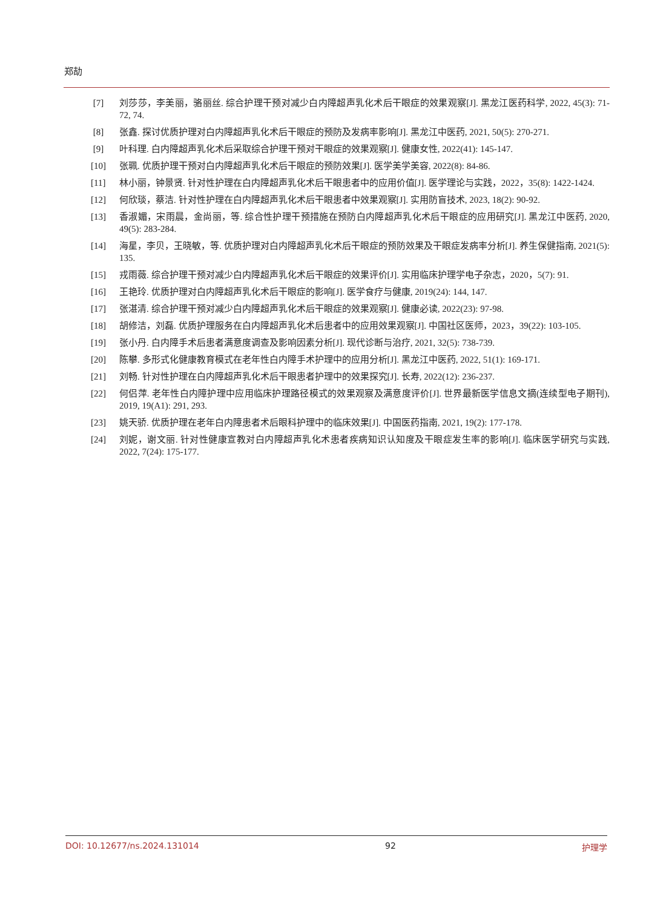郑劼
[7] 刘莎莎，李美丽，骆丽丝. 综合护理干预对减少白内障超声乳化术后干眼症的效果观察[J]. 黑龙江医药科学, 2022, 45(3): 71-72, 74.
[8] 张鑫. 探讨优质护理对白内障超声乳化术后干眼症的预防及发病率影响[J]. 黑龙江中医药, 2021, 50(5): 270-271.
[9] 叶科理. 白内障超声乳化术后采取综合护理干预对干眼症的效果观察[J]. 健康女性, 2022(41): 145-147.
[10] 张珮. 优质护理干预对白内障超声乳化术后干眼症的预防效果[J]. 医学美学美容, 2022(8): 84-86.
[11] 林小丽，钟景贤. 针对性护理在白内障超声乳化术后干眼患者中的应用价值[J]. 医学理论与实践，2022，35(8): 1422-1424.
[12] 何欣琰，蔡洁. 针对性护理在白内障超声乳化术后干眼患者中效果观察[J]. 实用防盲技术, 2023, 18(2): 90-92.
[13] 香淑媚，宋雨晨，金尚丽，等. 综合性护理干预措施在预防白内障超声乳化术后干眼症的应用研究[J]. 黑龙江中医药, 2020, 49(5): 283-284.
[14] 海星，李贝，王晓敏，等. 优质护理对白内障超声乳化术后干眼症的预防效果及干眼症发病率分析[J]. 养生保健指南, 2021(5): 135.
[15] 戎雨薇. 综合护理干预对减少白内障超声乳化术后干眼症的效果评价[J]. 实用临床护理学电子杂志，2020，5(7): 91.
[16] 王艳玲. 优质护理对白内障超声乳化术后干眼症的影响[J]. 医学食疗与健康, 2019(24): 144, 147.
[17] 张湛清. 综合护理干预对减少白内障超声乳化术后干眼症的效果观察[J]. 健康必读, 2022(23): 97-98.
[18] 胡修洁，刘磊. 优质护理服务在白内障超声乳化术后患者中的应用效果观察[J]. 中国社区医师，2023，39(22): 103-105.
[19] 张小丹. 白内障手术后患者满意度调查及影响因素分析[J]. 现代诊断与治疗, 2021, 32(5): 738-739.
[20] 陈攀. 多形式化健康教育模式在老年性白内障手术护理中的应用分析[J]. 黑龙江中医药, 2022, 51(1): 169-171.
[21] 刘畅. 针对性护理在白内障超声乳化术后干眼患者护理中的效果探究[J]. 长寿, 2022(12): 236-237.
[22] 何侣萍. 老年性白内障护理中应用临床护理路径模式的效果观察及满意度评价[J]. 世界最新医学信息文摘(连续型电子期刊), 2019, 19(A1): 291, 293.
[23] 姚天骄. 优质护理在老年白内障患者术后眼科护理中的临床效果[J]. 中国医药指南, 2021, 19(2): 177-178.
[24] 刘妮，谢文丽. 针对性健康宣教对白内障超声乳化术患者疾病知识认知度及干眼症发生率的影响[J]. 临床医学研究与实践, 2022, 7(24): 175-177.
DOI: 10.12677/ns.2024.131014 92 护理学